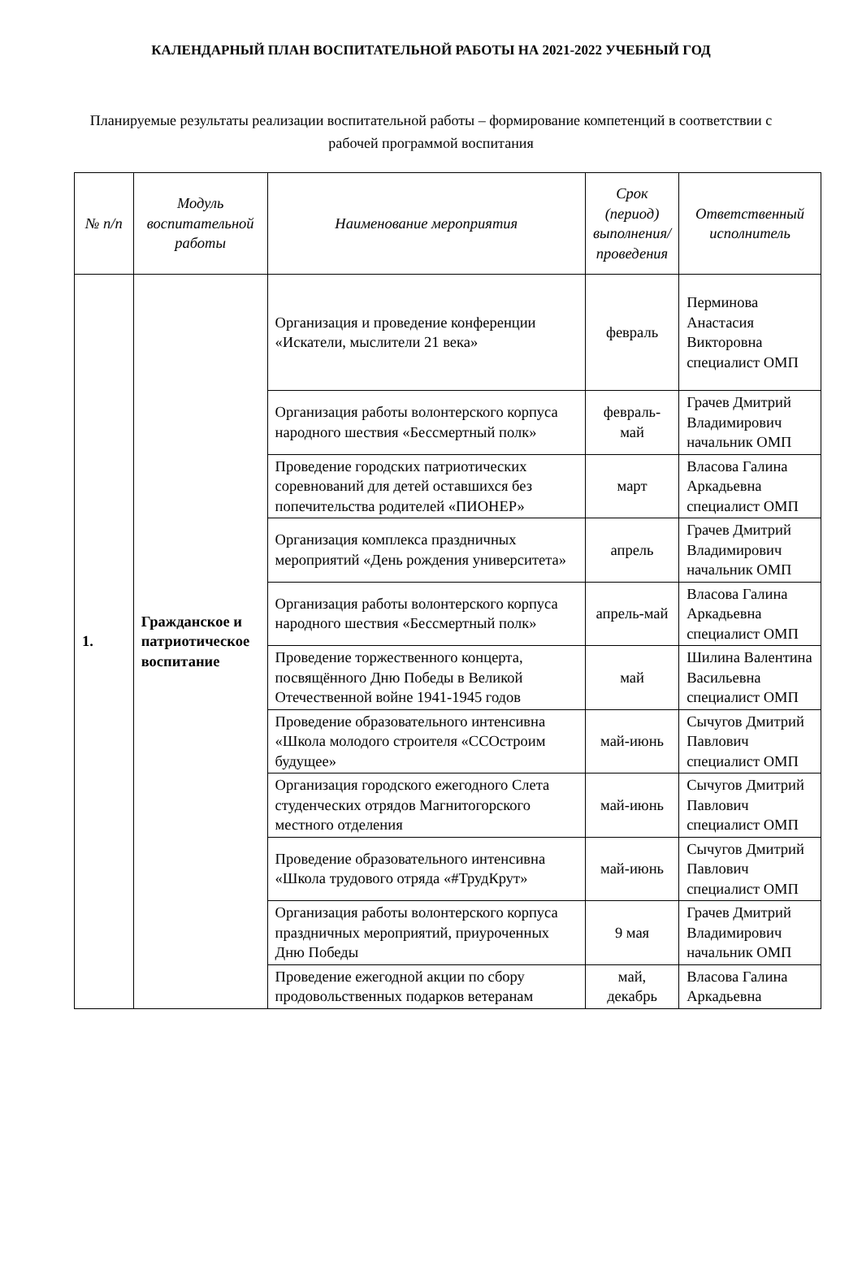КАЛЕНДАРНЫЙ ПЛАН ВОСПИТАТЕЛЬНОЙ РАБОТЫ НА 2021-2022 УЧЕБНЫЙ ГОД
Планируемые результаты реализации воспитательной работы – формирование компетенций в соответствии с рабочей программой воспитания
| № п/п | Модуль воспитательной работы | Наименование мероприятия | Срок (период) выполнения/проведения | Ответственный исполнитель |
| --- | --- | --- | --- | --- |
| 1. | Гражданское и патриотическое воспитание | Организация и проведение конференции «Искатели, мыслители 21 века» | февраль | Перминова Анастасия Викторовна специалист ОМП |
| | | Организация работы волонтерского корпуса народного шествия «Бессмертный полк» | февраль-май | Грачев Дмитрий Владимирович начальник ОМП |
| | | Проведение городских патриотических соревнований для детей оставшихся без попечительства родителей «ПИОНЕР» | март | Власова Галина Аркадьевна специалист ОМП |
| | | Организация комплекса праздничных мероприятий «День рождения университета» | апрель | Грачев Дмитрий Владимирович начальник ОМП |
| | | Организация работы волонтерского корпуса народного шествия «Бессмертный полк» | апрель-май | Власова Галина Аркадьевна специалист ОМП |
| | | Проведение торжественного концерта, посвящённого Дню Победы в Великой Отечественной войне 1941-1945 годов | май | Шилина Валентина Васильевна специалист ОМП |
| | | Проведение образовательного интенсивна «Школа молодого строителя «ССОстроим будущее» | май-июнь | Сычугов Дмитрий Павлович специалист ОМП |
| | | Организация городского ежегодного Слета студенческих отрядов Магнитогорского местного отделения | май-июнь | Сычугов Дмитрий Павлович специалист ОМП |
| | | Проведение образовательного интенсивна «Школа трудового отряда «#ТрудКрут» | май-июнь | Сычугов Дмитрий Павлович специалист ОМП |
| | | Организация работы волонтерского корпуса праздничных мероприятий, приуроченных Дню Победы | 9 мая | Грачев Дмитрий Владимирович начальник ОМП |
| | | Проведение ежегодной акции по сбору продовольственных подарков ветеранам | май, декабрь | Власова Галина Аркадьевна |